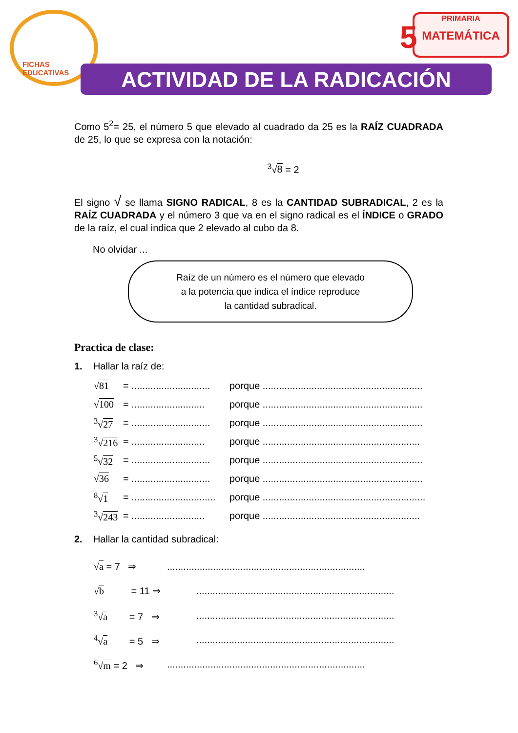FICHAS
EDUCATIVAS
5
PRIMARIA
MATEMÁTICA
ACTIVIDAD DE LA RADICACIÓN
Como 5<sup>2</sup>= 25, el número 5 que elevado al cuadrado da 25 es la RAÍZ CUADRADA de 25, lo que se expresa con la notación:
<sup>3</sup>√8 = 2
El signo √ se llama SIGNO RADICAL, 8 es la CANTIDAD SUBRADICAL, 2 es la RAÍZ CUADRADA y el número 3 que va en el signo radical es el ÍNDICE o GRADO de la raíz, el cual indica que 2 elevado al cubo da 8.
No olvidar ...
Raíz de un número es el número que elevado
a la potencia que indica el índice reproduce
la cantidad subradical.
Practica de clase:
1. Hallar la raíz de:
√81 = ............................. porque ...........................................................
√100 = ........................... porque ...........................................................
<sup>3</sup>√27 = ............................. porque ...........................................................
<sup>3</sup>√216 = ........................... porque ..........................................................
<sup>5</sup>√32 = ............................. porque ...........................................................
√36 = ............................. porque ...........................................................
<sup>8</sup>√1 = ............................... porque ............................................................
<sup>3</sup>√243 = ........................... porque ..........................................................
2. Hallar la cantidad subradical:
√a = 7 ⇒.........................................................................
√b = 11 ⇒.........................................................................
<sup>3</sup>√a = 7 ⇒.........................................................................
<sup>4</sup>√a = 5 ⇒.........................................................................
<sup>6</sup>√m = 2 ⇒.........................................................................